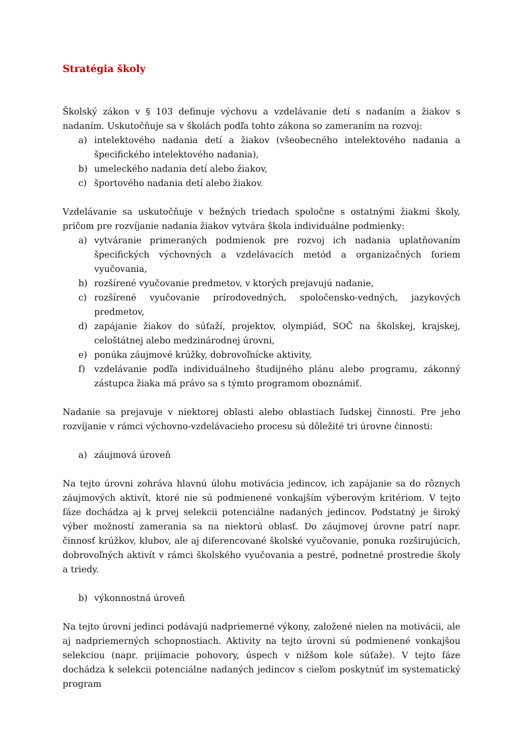Stratégia školy
Školský zákon v § 103 definuje výchovu a vzdelávanie detí s nadaním a žiakov s nadaním. Uskutočňuje sa v školách podľa tohto zákona so zameraním na rozvoj:
a) intelektového nadania detí a žiakov (všeobecného intelektového nadania a špecifického intelektového nadania),
b) umeleckého nadania detí alebo žiakov,
c) športového nadania detí alebo žiakov.
Vzdelávanie sa uskutočňuje v bežných triedach spoločne s ostatnými žiakmi školy, pričom pre rozvíjanie nadania žiakov vytvára škola individuálne podmienky:
a) vytváranie primeraných podmienok pre rozvoj ich nadania uplatňovaním špecifických výchovných a vzdelávacích metód a organizačných foriem vyučovania,
b) rozšírené vyučovanie predmetov, v ktorých prejavujú nadanie,
c) rozšírené vyučovanie prírodovedných, spoločensko-vedných, jazykových predmetov,
d) zapájanie žiakov do súťaží, projektov, olympiád, SOČ na školskej, krajskej, celoštátnej alebo medzinárodnej úrovni,
e) ponúka záujmové krúžky, dobrovoľnícke aktivity,
f) vzdelávanie podľa individuálneho študijného plánu alebo programu, zákonný zástupca žiaka má právo sa s týmto programom oboznámiť.
Nadanie sa prejavuje v niektorej oblasti alebo oblastiach ľudskej činnosti. Pre jeho rozvíjanie v rámci výchovno-vzdelávacieho procesu sú dôležité tri úrovne činnosti:
a) záujmová úroveň
Na tejto úrovni zohráva hlavnú úlohu motivácia jedincov, ich zapájanie sa do rôznych záujmových aktivít, ktoré nie sú podmienené vonkajším výberovým kritériom. V tejto fáze dochádza aj k prvej selekcii potenciálne nadaných jedincov. Podstatný je široký výber možností zamerania sa na niektorú oblasť. Do záujmovej úrovne patrí napr. činnosť krúžkov, klubov, ale aj diferencované školské vyučovanie, ponuka rozširujúcich, dobrovoľných aktivít v rámci školského vyučovania a pestré, podnetné prostredie školy a triedy.
b) výkonnostná úroveň
Na tejto úrovni jedinci podávajú nadpriemerné výkony, založené nielen na motivácii, ale aj nadpriemerných schopnostiach. Aktivity na tejto úrovni sú podmienené vonkajšou selekciou (napr. prijímacie pohovory, úspech v nižšom kole súťaže). V tejto fáze dochádza k selekcii potenciálne nadaných jedincov s cieľom poskytnúť im systematický program